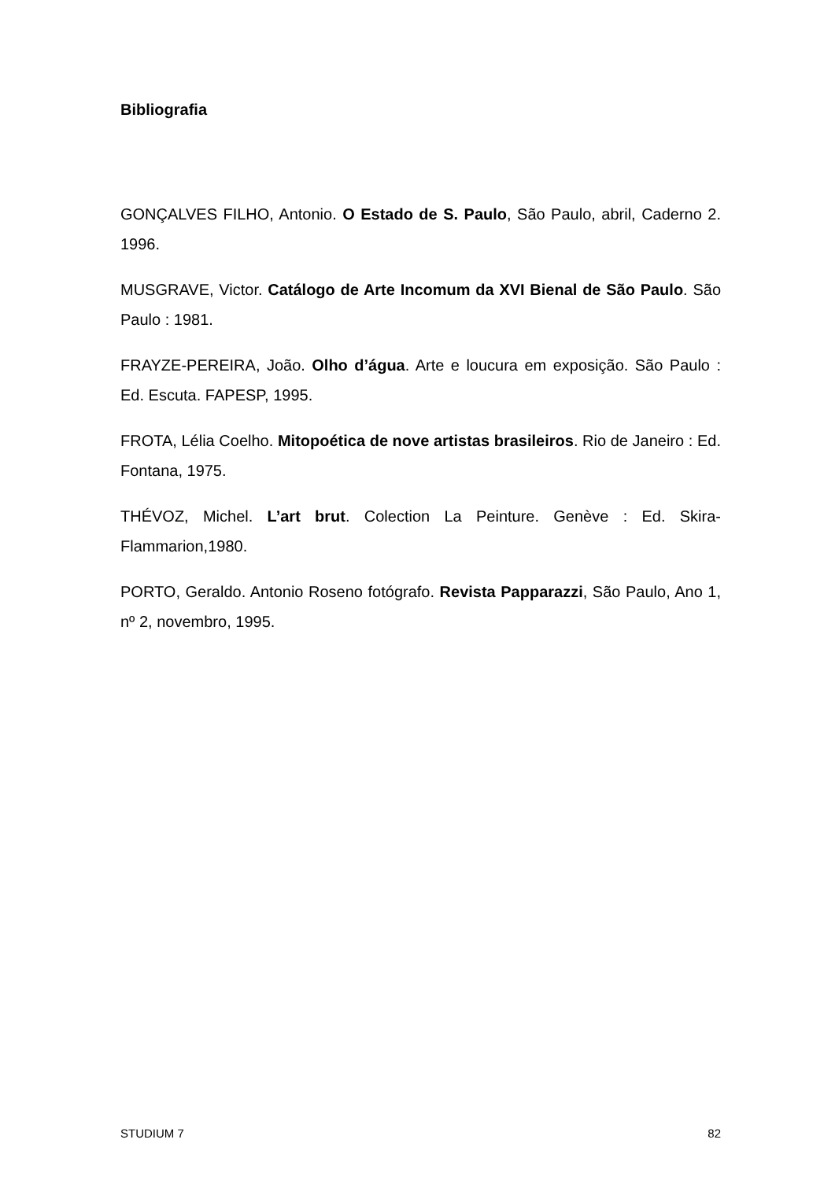Bibliografia
GONÇALVES FILHO, Antonio. O Estado de S. Paulo, São Paulo, abril, Caderno 2. 1996.
MUSGRAVE, Victor. Catálogo de Arte Incomum da XVI Bienal de São Paulo. São Paulo : 1981.
FRAYZE-PEREIRA, João. Olho d’água. Arte e loucura em exposição. São Paulo : Ed. Escuta. FAPESP, 1995.
FROTA, Lélia Coelho. Mitopoética de nove artistas brasileiros. Rio de Janeiro : Ed. Fontana, 1975.
THÉVOZ, Michel. L’art brut. Colection La Peinture. Genève : Ed. Skira-Flammarion,1980.
PORTO, Geraldo. Antonio Roseno fotógrafo. Revista Papparazzi, São Paulo, Ano 1, nº 2, novembro, 1995.
STUDIUM 7 82